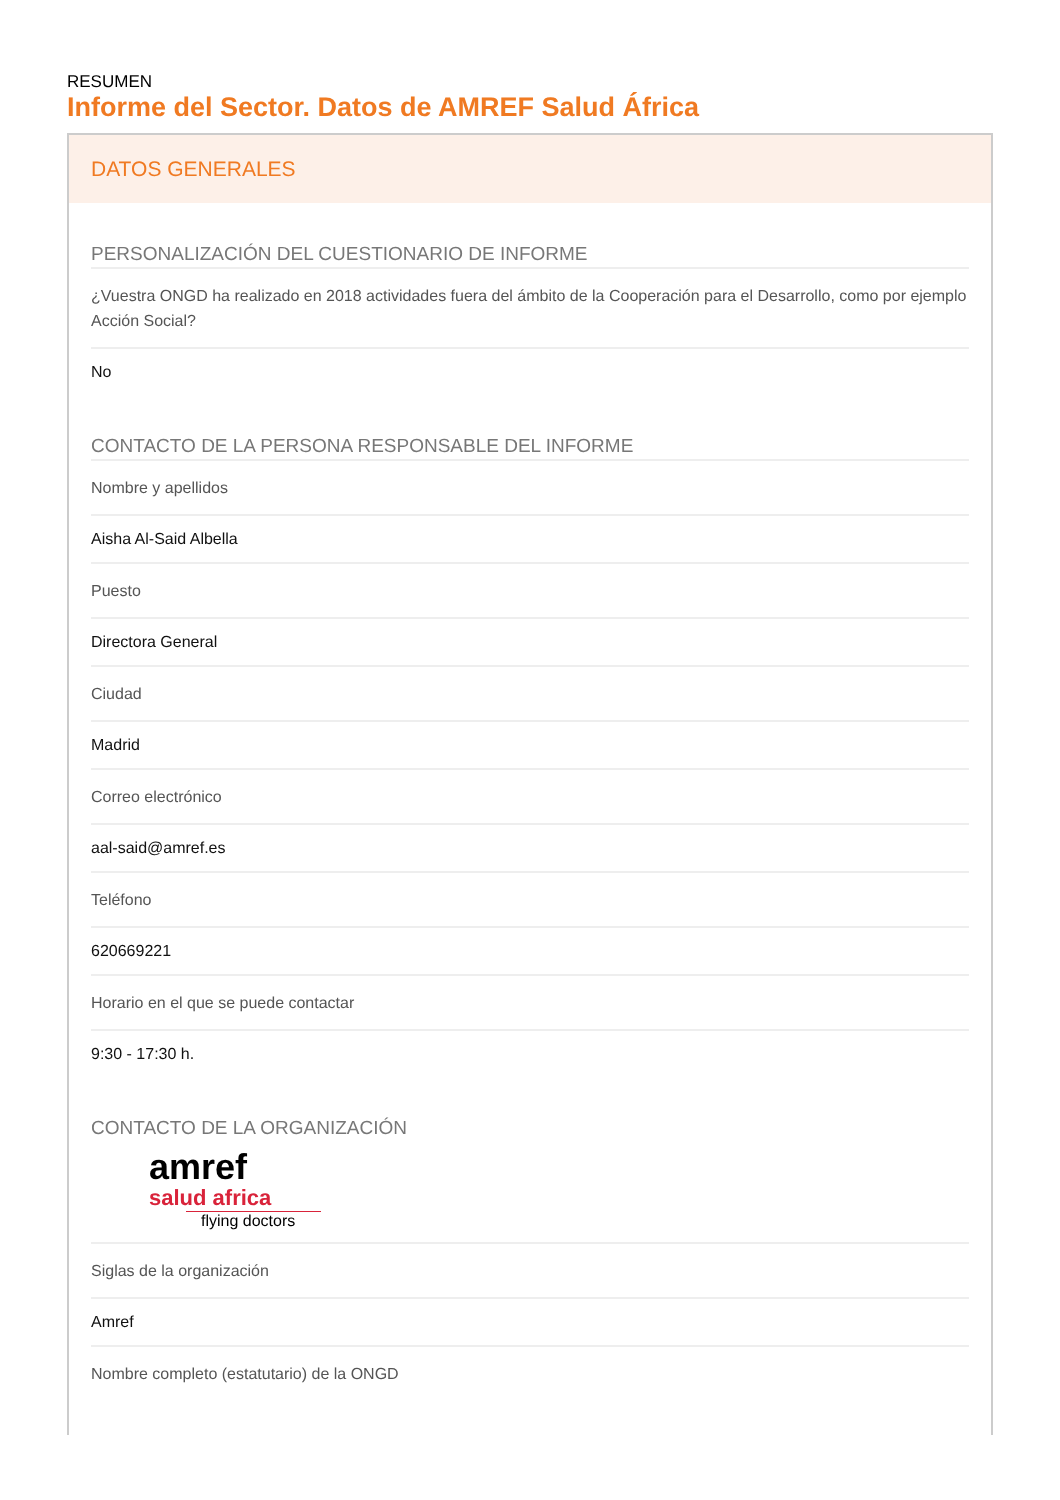RESUMEN
Informe del Sector. Datos de AMREF Salud África
DATOS GENERALES
PERSONALIZACIÓN DEL CUESTIONARIO DE INFORME
¿Vuestra ONGD ha realizado en 2018 actividades fuera del ámbito de la Cooperación para el Desarrollo, como por ejemplo Acción Social?
No
CONTACTO DE LA PERSONA RESPONSABLE DEL INFORME
Nombre y apellidos
Aisha Al-Said Albella
Puesto
Directora General
Ciudad
Madrid
Correo electrónico
aal-said@amref.es
Teléfono
620669221
Horario en el que se puede contactar
9:30 - 17:30 h.
CONTACTO DE LA ORGANIZACIÓN
amref
salud africa
flying doctors
Siglas de la organización
Amref
Nombre completo (estatutario) de la ONGD